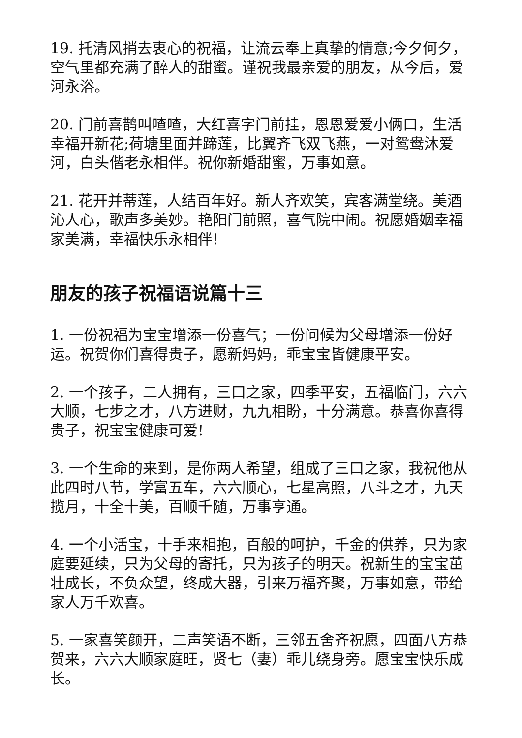19. 托清风捎去衷心的祝福，让流云奉上真挚的情意;今夕何夕，空气里都充满了醉人的甜蜜。谨祝我最亲爱的朋友，从今后，爱河永浴。
20. 门前喜鹊叫喳喳，大红喜字门前挂，恩恩爱爱小俩口，生活幸福开新花;荷塘里面并蹄莲，比翼齐飞双飞燕，一对鸳鸯沐爱河，白头偕老永相伴。祝你新婚甜蜜，万事如意。
21. 花开并蒂莲，人结百年好。新人齐欢笑，宾客满堂绕。美酒沁人心，歌声多美妙。艳阳门前照，喜气院中闹。祝愿婚姻幸福家美满，幸福快乐永相伴!
朋友的孩子祝福语说篇十三
1. 一份祝福为宝宝增添一份喜气；一份问候为父母增添一份好运。祝贺你们喜得贵子，愿新妈妈，乖宝宝皆健康平安。
2. 一个孩子，二人拥有，三口之家，四季平安，五福临门，六六大顺，七步之才，八方进财，九九相盼，十分满意。恭喜你喜得贵子，祝宝宝健康可爱!
3. 一个生命的来到，是你两人希望，组成了三口之家，我祝他从此四时八节，学富五车，六六顺心，七星高照，八斗之才，九天揽月，十全十美，百顺千随，万事亨通。
4. 一个小活宝，十手来相抱，百般的呵护，千金的供养，只为家庭要延续，只为父母的寄托，只为孩子的明天。祝新生的宝宝茁壮成长，不负众望，终成大器，引来万福齐聚，万事如意，带给家人万千欢喜。
5. 一家喜笑颜开，二声笑语不断，三邻五舍齐祝愿，四面八方恭贺来，六六大顺家庭旺，贤七（妻）乖儿绕身旁。愿宝宝快乐成长。